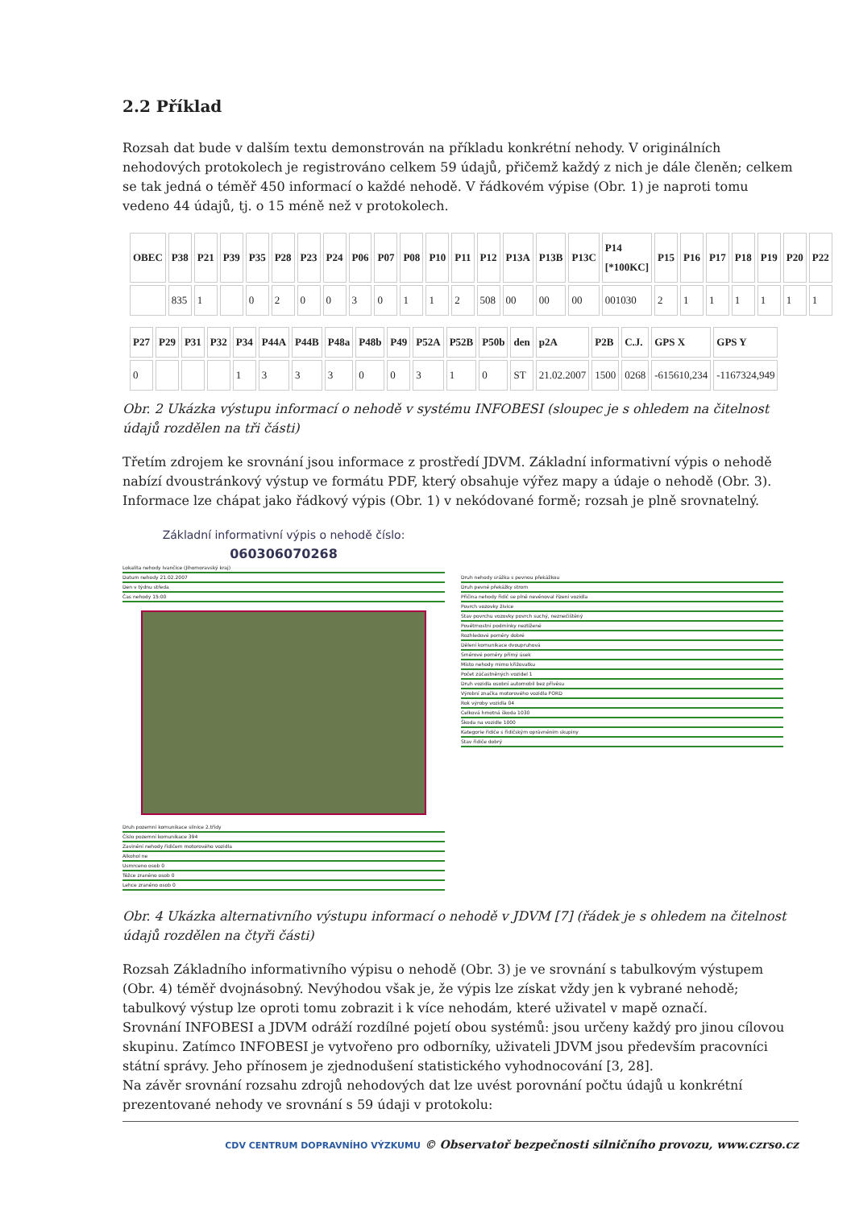2.2 Příklad
Rozsah dat bude v dalším textu demonstrován na příkladu konkrétní nehody. V originálních nehodových protokolech je registrováno celkem 59 údajů, přičemž každý z nich je dále členěn; celkem se tak jedná o téměř 450 informací o každé nehodě. V řádkovém výpise (Obr. 1) je naproti tomu vedeno 44 údajů, tj. o 15 méně než v protokolech.
| OBEC | P38 | P21 | P39 | P35 | P28 | P23 | P24 | P06 | P07 | P08 | P10 | P11 | P12 | P13A | P13B | P13C | P14 [*100KC] | P15 | P16 | P17 | P18 | P19 | P20 | P22 |
| --- | --- | --- | --- | --- | --- | --- | --- | --- | --- | --- | --- | --- | --- | --- | --- | --- | --- | --- | --- | --- | --- | --- | --- | --- |
| | 835 | 1 | | 0 | 2 | 0 | 0 | 3 | 0 | 1 | 1 | 2 | 508 | 00 | 00 | 00 | 001030 | 2 | 1 | 1 | 1 | 1 | 1 | 1 |
| P27 | P29 | P31 | P32 | P34 | P44A | P44B | P48a | P48b | P49 | P52A | P52B | P50b | den | p2A | P2B | C.J. | GPS X | GPS Y |
| --- | --- | --- | --- | --- | --- | --- | --- | --- | --- | --- | --- | --- | --- | --- | --- | --- | --- | --- |
| 0 | | | | 1 | 3 | 3 | 3 | 0 | 0 | 3 | 1 | 0 | ST | 21.02.2007 | 1500 | 0268 | -615610,234 | -1167324,949 |
Obr. 2 Ukázka výstupu informací o nehodě v systému INFOBESI (sloupec je s ohledem na čitelnost údajů rozdělen na tři části)
Třetím zdrojem ke srovnání jsou informace z prostředí JDVM. Základní informativní výpis o nehodě nabízí dvoustránkový výstup ve formátu PDF, který obsahuje výřez mapy a údaje o nehodě (Obr. 3). Informace lze chápat jako řádkový výpis (Obr. 1) v nekódované formě; rozsah je plně srovnatelný.
Základní informativní výpis o nehodě číslo:
060306070268
Lokalita nehody Ivančice (Jihomoravský kraj)
Datum nehody 21.02.2007
Den v týdnu středa
Čas nehody 15:00
Druh pozemní komunikace silnice 2.třídy
Číslo pozemní komunikace 394
Zavinění nehody řidičem motorového vozidla
Alkohol ne
Usmrceno osob 0
Těžce zraněno osob 0
Lehce zraněno osob 0
Druh nehody srážka s pevnou překážkou
Druh pevné překážky strom
Příčina nehody řidič se plně nevěnoval řízení vozidla
Povrch vozovky živice
Stav povrchu vozovky povrch suchý, neznečištěný
Povětrnostní podmínky neztížené
Rozhledové poměry dobré
Dělení komunikace dvoupruhová
Směrové poměry přímý úsek
Místo nehody mimo křižovatku
Počet zúčastněných vozidel 1
Druh vozidla osobní automobil bez přívěsu
Výrobní značka motorového vozidla FORD
Rok výroby vozidla 04
Celková hmotná škoda 1030
Škoda na vozidle 1000
Kategorie řidiče s řidičským oprávněním skupiny
Stav řidiče dobrý
Obr. 4 Ukázka alternativního výstupu informací o nehodě v JDVM [7] (řádek je s ohledem na čitelnost údajů rozdělen na čtyři části)
Rozsah Základního informativního výpisu o nehodě (Obr. 3) je ve srovnání s tabulkovým výstupem (Obr. 4) téměř dvojnásobný. Nevýhodou však je, že výpis lze získat vždy jen k vybrané nehodě; tabulkový výstup lze oproti tomu zobrazit i k více nehodám, které uživatel v mapě označí.
Srovnání INFOBESI a JDVM odráží rozdílné pojetí obou systémů: jsou určeny každý pro jinou cílovou skupinu. Zatímco INFOBESI je vytvořeno pro odborníky, uživateli JDVM jsou především pracovníci státní správy. Jeho přínosem je zjednodušení statistického vyhodnocování [3, 28].
Na závěr srovnání rozsahu zdrojů nehodových dat lze uvést porovnání počtu údajů u konkrétní prezentované nehody ve srovnání s 59 údaji v protokolu:
CDV CENTRUM DOPRAVNÍHO VÝZKUMU © Observatoř bezpečnosti silničního provozu, www.czrso.cz